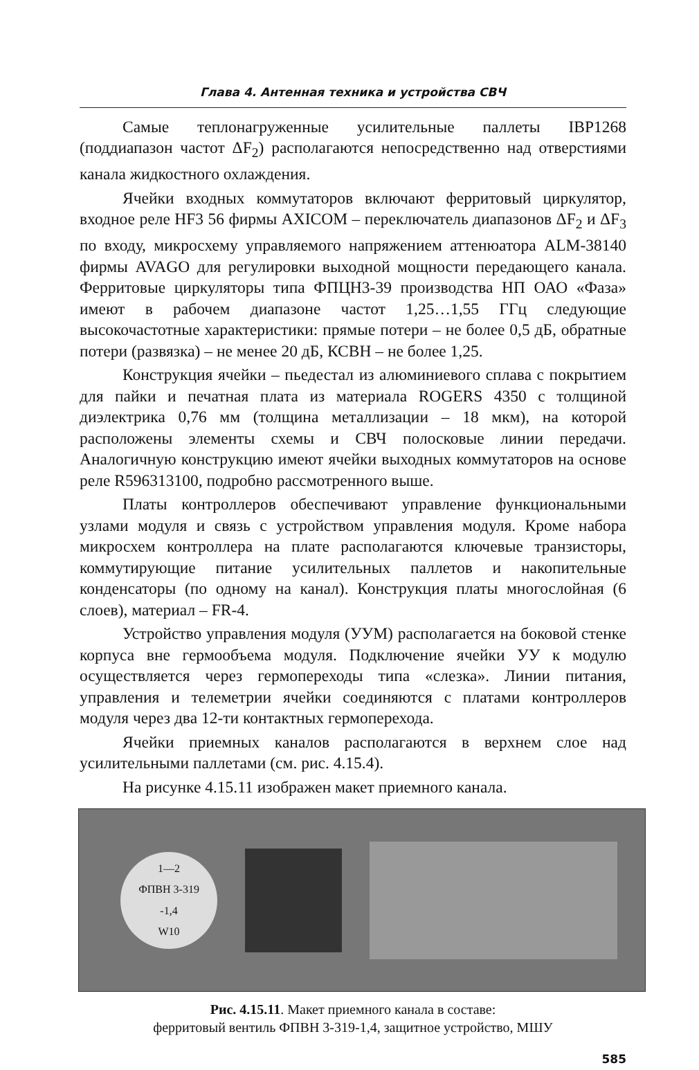Глава 4. Антенная техника и устройства СВЧ
Самые теплонагруженные усилительные паллеты IBP1268 (поддиапазон частот ΔF<sub>2</sub>) располагаются непосредственно над отверстиями канала жидкостного охлаждения.
Ячейки входных коммутаторов включают ферритовый циркулятор, входное реле HF3 56 фирмы AXICOM – переключатель диапазонов ΔF<sub>2</sub> и ΔF<sub>3</sub> по входу, микросхему управляемого напряжением аттенюатора ALM-38140 фирмы AVAGO для регулировки выходной мощности передающего канала. Ферритовые циркуляторы типа ФПЦН3-39 производства НП ОАО «Фаза» имеют в рабочем диапазоне частот 1,25…1,55 ГГц следующие высокочастотные характеристики: прямые потери – не более 0,5 дБ, обратные потери (развязка) – не менее 20 дБ, КСВН – не более 1,25.
Конструкция ячейки – пьедестал из алюминиевого сплава с покрытием для пайки и печатная плата из материала ROGERS 4350 с толщиной диэлектрика 0,76 мм (толщина металлизации – 18 мкм), на которой расположены элементы схемы и СВЧ полосковые линии передачи. Аналогичную конструкцию имеют ячейки выходных коммутаторов на основе реле R596313100, подробно рассмотренного выше.
Платы контроллеров обеспечивают управление функциональными узлами модуля и связь с устройством управления модуля. Кроме набора микросхем контроллера на плате располагаются ключевые транзисторы, коммутирующие питание усилительных паллетов и накопительные конденсаторы (по одному на канал). Конструкция платы многослойная (6 слоев), материал – FR-4.
Устройство управления модуля (УУМ) располагается на боковой стенке корпуса вне гермообъема модуля. Подключение ячейки УУ к модулю осуществляется через гермопереходы типа «слезка». Линии питания, управления и телеметрии ячейки соединяются с платами контроллеров модуля через два 12-ти контактных гермоперехода.
Ячейки приемных каналов располагаются в верхнем слое над усилительными паллетами (см. рис. 4.15.4).
На рисунке 4.15.11 изображен макет приемного канала.
1—2
ФПВН 3-319
-1,4
W10
Рис. 4.15.11. Макет приемного канала в составе:
ферритовый вентиль ФПВН 3-319-1,4, защитное устройство, МШУ
585